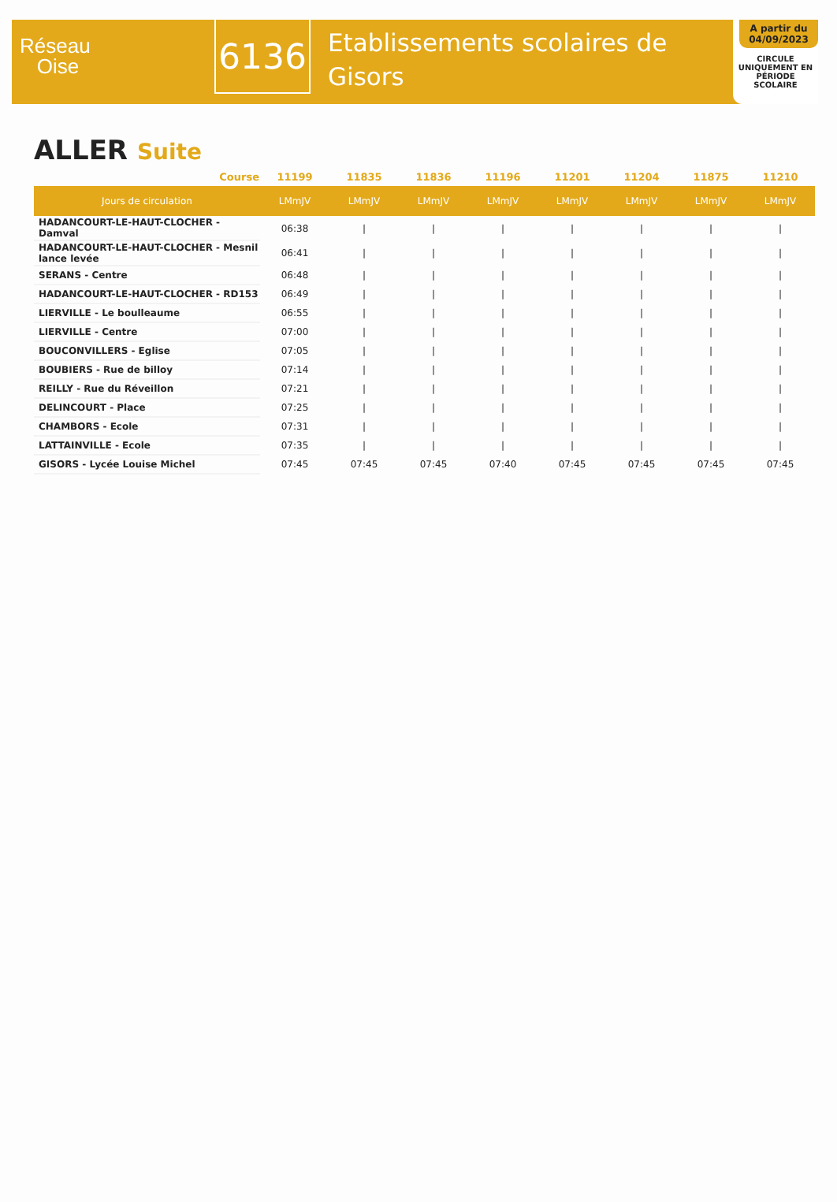Réseau
Oise
6136
Etablissements scolaires de
Gisors
A partir du
04/09/2023
CIRCULE
UNIQUEMENT EN
PÉRIODE SCOLAIRE
ALLER Suite
| Course | 11199 | 11835 | 11836 | 11196 | 11201 | 11204 | 11875 | 11210 |
| --- | --- | --- | --- | --- | --- | --- | --- | --- |
| Jours de circulation | LMmJV | LMmJV | LMmJV | LMmJV | LMmJV | LMmJV | LMmJV | LMmJV |
| HADANCOURT-LE-HAUT-CLOCHER - Damval | 06:38 | / | / | / | / | / | / | / |
| HADANCOURT-LE-HAUT-CLOCHER - Mesnil lance levée | 06:41 | / | / | / | / | / | / | / |
| SERANS - Centre | 06:48 | / | / | / | / | / | / | / |
| HADANCOURT-LE-HAUT-CLOCHER - RD153 | 06:49 | / | / | / | / | / | / | / |
| LIERVILLE - Le boulleaume | 06:55 | / | / | / | / | / | / | / |
| LIERVILLE - Centre | 07:00 | / | / | / | / | / | / | / |
| BOUCONVILLERS - Eglise | 07:05 | / | / | / | / | / | / | / |
| BOUBIERS - Rue de billoy | 07:14 | / | / | / | / | / | / | / |
| REILLY - Rue du Réveillon | 07:21 | / | / | / | / | / | / | / |
| DELINCOURT - Place | 07:25 | / | / | / | / | / | / | / |
| CHAMBORS - Ecole | 07:31 | / | / | / | / | / | / | / |
| LATTAINVILLE - Ecole | 07:35 | / | / | / | / | / | / | / |
| GISORS - Lycée Louise Michel | 07:45 | 07:45 | 07:45 | 07:40 | 07:45 | 07:45 | 07:45 | 07:45 |